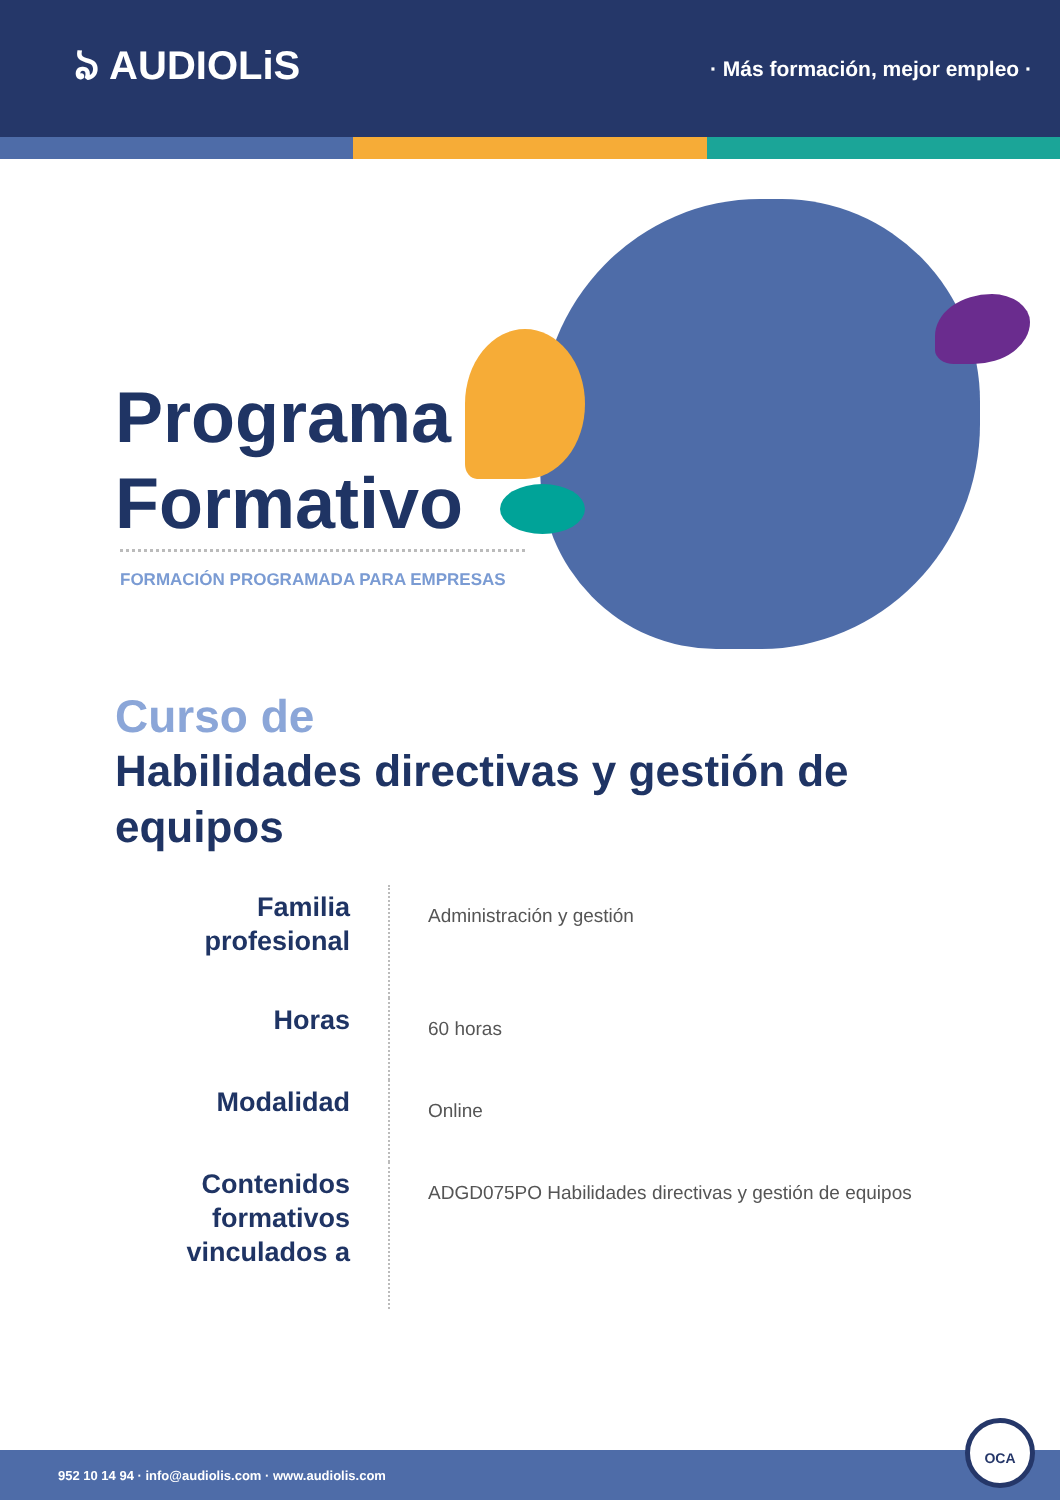ঌ AUDIOLiS
· Más formación, mejor empleo ·
Programa
Formativo
FORMACIÓN PROGRAMADA PARA EMPRESAS
Curso de
Habilidades directivas y gestión de equipos
| Familia profesional | Administración y gestión |
| Horas | 60 horas |
| Modalidad | Online |
| Contenidos formativos vinculados a | ADGD075PO Habilidades directivas y gestión de equipos |
952 10 14 94 · info@audiolis.com · www.audiolis.com
OCA